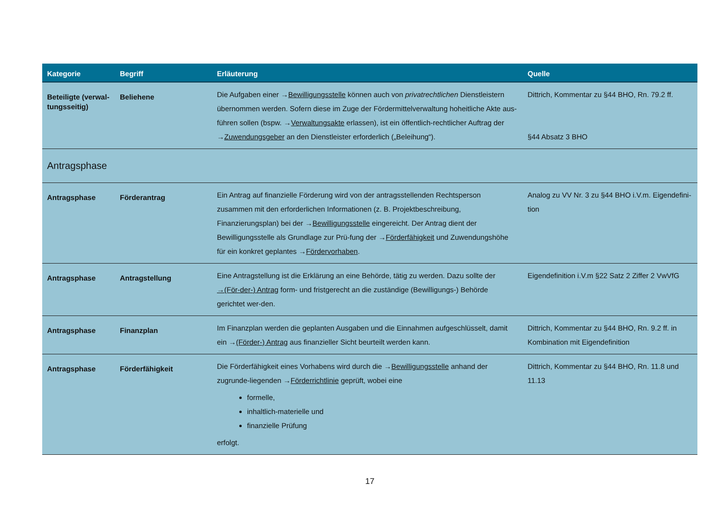| Kategorie | Begriff | Erläuterung | Quelle |
| --- | --- | --- | --- |
| Beteiligte (verwal-tungsseitig) | Beliehene | Die Aufgaben einer → Bewilligungsstelle können auch von privatrechtlichen Dienstleistern übernommen werden. Sofern diese im Zuge der Fördermittelverwaltung hoheitliche Akte aus-führen sollen (bspw. → Verwaltungsakte erlassen), ist ein öffentlich-rechtlicher Auftrag der → Zuwendungsgeber an den Dienstleister erforderlich („Beleihung“). | Dittrich, Kommentar zu §44 BHO, Rn. 79.2 ff. §44 Absatz 3 BHO |
| Antragsphase | | | |
| Antragsphase | Förderantrag | Ein Antrag auf finanzielle Förderung wird von der antragsstellenden Rechtsperson zusammen mit den erforderlichen Informationen (z. B. Projektbeschreibung, Finanzierungsplan) bei der → Bewilligungsstelle eingereicht. Der Antrag dient der Bewilligungsstelle als Grundlage zur Prü-fung der → Förderfähigkeit und Zuwendungshöhe für ein konkret geplantes → Fördervorhaben . | Analog zu VV Nr. 3 zu §44 BHO i.V.m. Eigendefini-tion |
| Antragsphase | Antragstellung | Eine Antragstellung ist die Erklärung an eine Behörde, tätig zu werden. Dazu sollte der →(För-der-) Antrag form- und fristgerecht an die zuständige (Bewilligungs-) Behörde gerichtet wer-den. | Eigendefinition i.V.m §22 Satz 2 Ziffer 2 VwVfG |
| Antragsphase | Finanzplan | Im Finanzplan werden die geplanten Ausgaben und die Einnahmen aufgeschlüsselt, damit ein → (Förder-) Antrag aus finanzieller Sicht beurteilt werden kann. | Dittrich, Kommentar zu §44 BHO, Rn. 9.2 ff. in Kombination mit Eigendefinition |
| Antragsphase | Förderfähigkeit | Die Förderfähigkeit eines Vorhabens wird durch die → Bewilligungsstelle anhand der zugrunde-liegenden → Förderrichtlinie geprüft, wobei eine formelle, inhaltlich-materielle und finanzielle Prüfung erfolgt. | Dittrich, Kommentar zu §44 BHO, Rn. 11.8 und 11.13 |
17